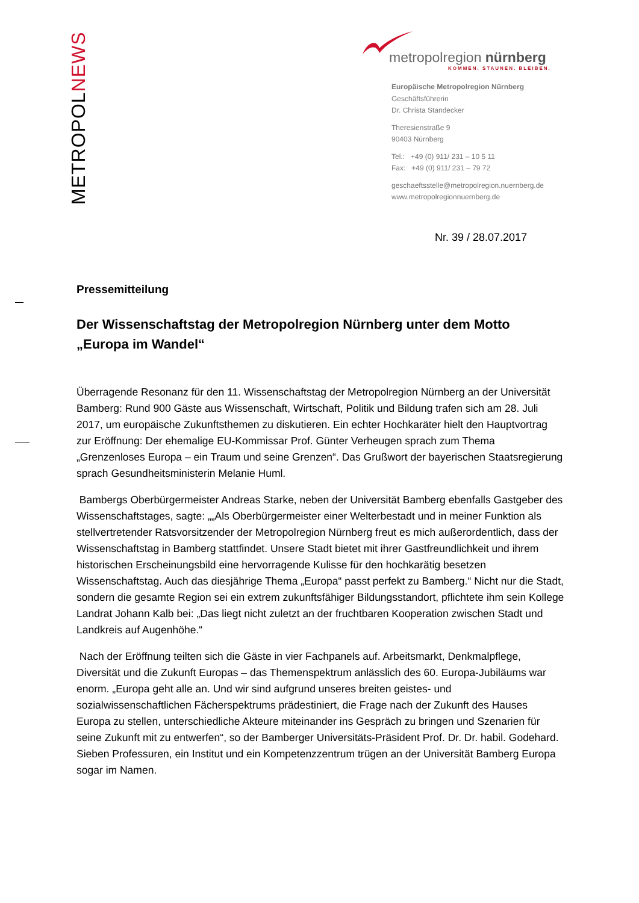METROPOLNEWS
metropolregion nürnberg
KOMMEN. STAUNEN. BLEIBEN.
Europäische Metropolregion Nürnberg
Geschäftsführerin
Dr. Christa Standecker
Theresienstraße 9
90403 Nürnberg
Tel.: +49 (0) 911/ 231 – 10 5 11
Fax: +49 (0) 911/ 231 – 79 72
geschaeftsstelle@metropolregion.nuernberg.de
www.metropolregionnuernberg.de
Nr. 39 / 28.07.2017
Pressemitteilung
Der Wissenschaftstag der Metropolregion Nürnberg unter dem Motto „Europa im Wandel“
Überragende Resonanz für den 11. Wissenschaftstag der Metropolregion Nürnberg an der Universität Bamberg: Rund 900 Gäste aus Wissenschaft, Wirtschaft, Politik und Bildung trafen sich am 28. Juli 2017, um europäische Zukunftsthemen zu diskutieren. Ein echter Hochkaräter hielt den Hauptvortrag zur Eröffnung: Der ehemalige EU-Kommissar Prof. Günter Verheugen sprach zum Thema „Grenzenloses Europa – ein Traum und seine Grenzen“. Das Grußwort der bayerischen Staatsregierung sprach Gesundheitsministerin Melanie Huml.
Bambergs Oberbürgermeister Andreas Starke, neben der Universität Bamberg ebenfalls Gastgeber des Wissenschaftstages, sagte: „„Als Oberbürgermeister einer Welterbestadt und in meiner Funktion als stellvertretender Ratsvorsitzender der Metropolregion Nürnberg freut es mich außerordentlich, dass der Wissenschaftstag in Bamberg stattfindet. Unsere Stadt bietet mit ihrer Gastfreundlichkeit und ihrem historischen Erscheinungsbild eine hervorragende Kulisse für den hochkarätig besetzen Wissenschaftstag. Auch das diesjährige Thema „Europa“ passt perfekt zu Bamberg.“ Nicht nur die Stadt, sondern die gesamte Region sei ein extrem zukunftsfähiger Bildungsstandort, pflichtete ihm sein Kollege Landrat Johann Kalb bei: „Das liegt nicht zuletzt an der fruchtbaren Kooperation zwischen Stadt und Landkreis auf Augenhöhe.“
Nach der Eröffnung teilten sich die Gäste in vier Fachpanels auf. Arbeitsmarkt, Denkmalpflege, Diversität und die Zukunft Europas – das Themenspektrum anlässlich des 60. Europa-Jubiläums war enorm. „Europa geht alle an. Und wir sind aufgrund unseres breiten geistes- und sozialwissenschaftlichen Fächerspektrums prädestiniert, die Frage nach der Zukunft des Hauses Europa zu stellen, unterschiedliche Akteure miteinander ins Gespräch zu bringen und Szenarien für seine Zukunft mit zu entwerfen“, so der Bamberger Universitäts-Präsident Prof. Dr. Dr. habil. Godehard. Sieben Professuren, ein Institut und ein Kompetenzzentrum trügen an der Universität Bamberg Europa sogar im Namen.